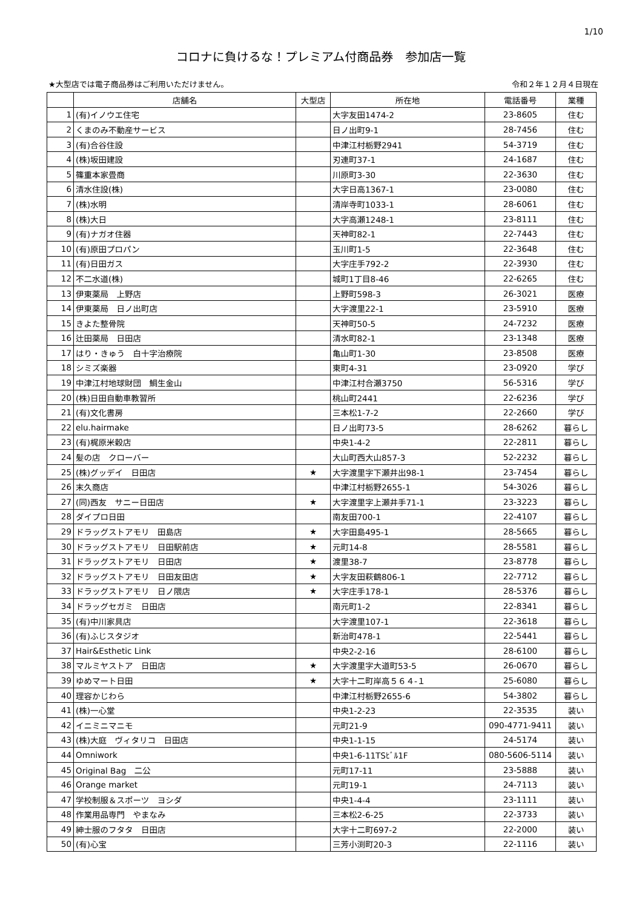1/10
コロナに負けるな！プレミアム付商品券　参加店一覧
★大型店では電子商品券はご利用いただけません。 令和２年１２月４日現在
| | 店舗名 | 大型店 | 所在地 | 電話番号 | 業種 |
| --- | --- | --- | --- | --- | --- |
| 1 | (有)イノウエ住宅 | | 大字友田1474-2 | 23-8605 | 住む |
| 2 | くまのみ不動産サービス | | 日ノ出町9-1 | 28-7456 | 住む |
| 3 | (有)合谷住設 | | 中津江村栃野2941 | 54-3719 | 住む |
| 4 | (株)坂田建設 | | 刃連町37-1 | 24-1687 | 住む |
| 5 | 篠重本家畳商 | | 川原町3-30 | 22-3630 | 住む |
| 6 | 清水住設(株) | | 大字日高1367-1 | 23-0080 | 住む |
| 7 | (株)水明 | | 清岸寺町1033-1 | 28-6061 | 住む |
| 8 | (株)大日 | | 大字高瀬1248-1 | 23-8111 | 住む |
| 9 | (有)ナガオ住器 | | 天神町82-1 | 22-7443 | 住む |
| 10 | (有)原田プロパン | | 玉川町1-5 | 22-3648 | 住む |
| 11 | (有)日田ガス | | 大字庄手792-2 | 22-3930 | 住む |
| 12 | 不二水道(株) | | 城町1丁目8-46 | 22-6265 | 住む |
| 13 | 伊東薬局 上野店 | | 上野町598-3 | 26-3021 | 医療 |
| 14 | 伊東薬局 日ノ出町店 | | 大字渡里22-1 | 23-5910 | 医療 |
| 15 | きよた整骨院 | | 天神町50-5 | 24-7232 | 医療 |
| 16 | 辻田薬局 日田店 | | 清水町82-1 | 23-1348 | 医療 |
| 17 | はり・きゅう 白十字治療院 | | 亀山町1-30 | 23-8508 | 医療 |
| 18 | シミズ楽器 | | 東町4-31 | 23-0920 | 学び |
| 19 | 中津江村地球財団 鯛生金山 | | 中津江村合瀬3750 | 56-5316 | 学び |
| 20 | (株)日田自動車教習所 | | 桃山町2441 | 22-6236 | 学び |
| 21 | (有)文化書房 | | 三本松1-7-2 | 22-2660 | 学び |
| 22 | elu.hairmake | | 日ノ出町73-5 | 28-6262 | 暮らし |
| 23 | (有)梶原米穀店 | | 中央1-4-2 | 22-2811 | 暮らし |
| 24 | 髪の店 クローバー | | 大山町西大山857-3 | 52-2232 | 暮らし |
| 25 | (株)グッデイ 日田店 | ★ | 大字渡里字下瀬井出98-1 | 23-7454 | 暮らし |
| 26 | 末久商店 | | 中津江村栃野2655-1 | 54-3026 | 暮らし |
| 27 | (同)西友 サニー日田店 | ★ | 大字渡里字上瀬井手71-1 | 23-3223 | 暮らし |
| 28 | ダイプロ日田 | | 南友田700-1 | 22-4107 | 暮らし |
| 29 | ドラッグストアモリ 田島店 | ★ | 大字田島495-1 | 28-5665 | 暮らし |
| 30 | ドラッグストアモリ 日田駅前店 | ★ | 元町14-8 | 28-5581 | 暮らし |
| 31 | ドラッグストアモリ 日田店 | ★ | 渡里38-7 | 23-8778 | 暮らし |
| 32 | ドラッグストアモリ 日田友田店 | ★ | 大字友田萩鶴806-1 | 22-7712 | 暮らし |
| 33 | ドラッグストアモリ 日ノ隈店 | ★ | 大字庄手178-1 | 28-5376 | 暮らし |
| 34 | ドラッグセガミ 日田店 | | 南元町1-2 | 22-8341 | 暮らし |
| 35 | (有)中川家具店 | | 大字渡里107-1 | 22-3618 | 暮らし |
| 36 | (有)ふじスタジオ | | 新治町478-1 | 22-5441 | 暮らし |
| 37 | Hair&Esthetic Link | | 中央2-2-16 | 28-6100 | 暮らし |
| 38 | マルミヤストア 日田店 | ★ | 大字渡里字大道町53-5 | 26-0670 | 暮らし |
| 39 | ゆめマート日田 | ★ | 大字十二町岸高５６４-１ | 25-6080 | 暮らし |
| 40 | 理容かじわら | | 中津江村栃野2655-6 | 54-3802 | 暮らし |
| 41 | (株)一心堂 | | 中央1-2-23 | 22-3535 | 装い |
| 42 | イニミニマニモ | | 元町21-9 | 090-4771-9411 | 装い |
| 43 | (株)大庭 ヴィタリコ 日田店 | | 中央1-1-15 | 24-5174 | 装い |
| 44 | Omniwork | | 中央1-6-11TSﾋﾞﾙ1F | 080-5606-5114 | 装い |
| 45 | Original Bag 二公 | | 元町17-11 | 23-5888 | 装い |
| 46 | Orange market | | 元町19-1 | 24-7113 | 装い |
| 47 | 学校制服＆スポーツ ヨシダ | | 中央1-4-4 | 23-1111 | 装い |
| 48 | 作業用品専門 やまなみ | | 三本松2-6-25 | 22-3733 | 装い |
| 49 | 紳士服のフタタ 日田店 | | 大字十二町697-2 | 22-2000 | 装い |
| 50 | (有)心宝 | | 三芳小渕町20-3 | 22-1116 | 装い |